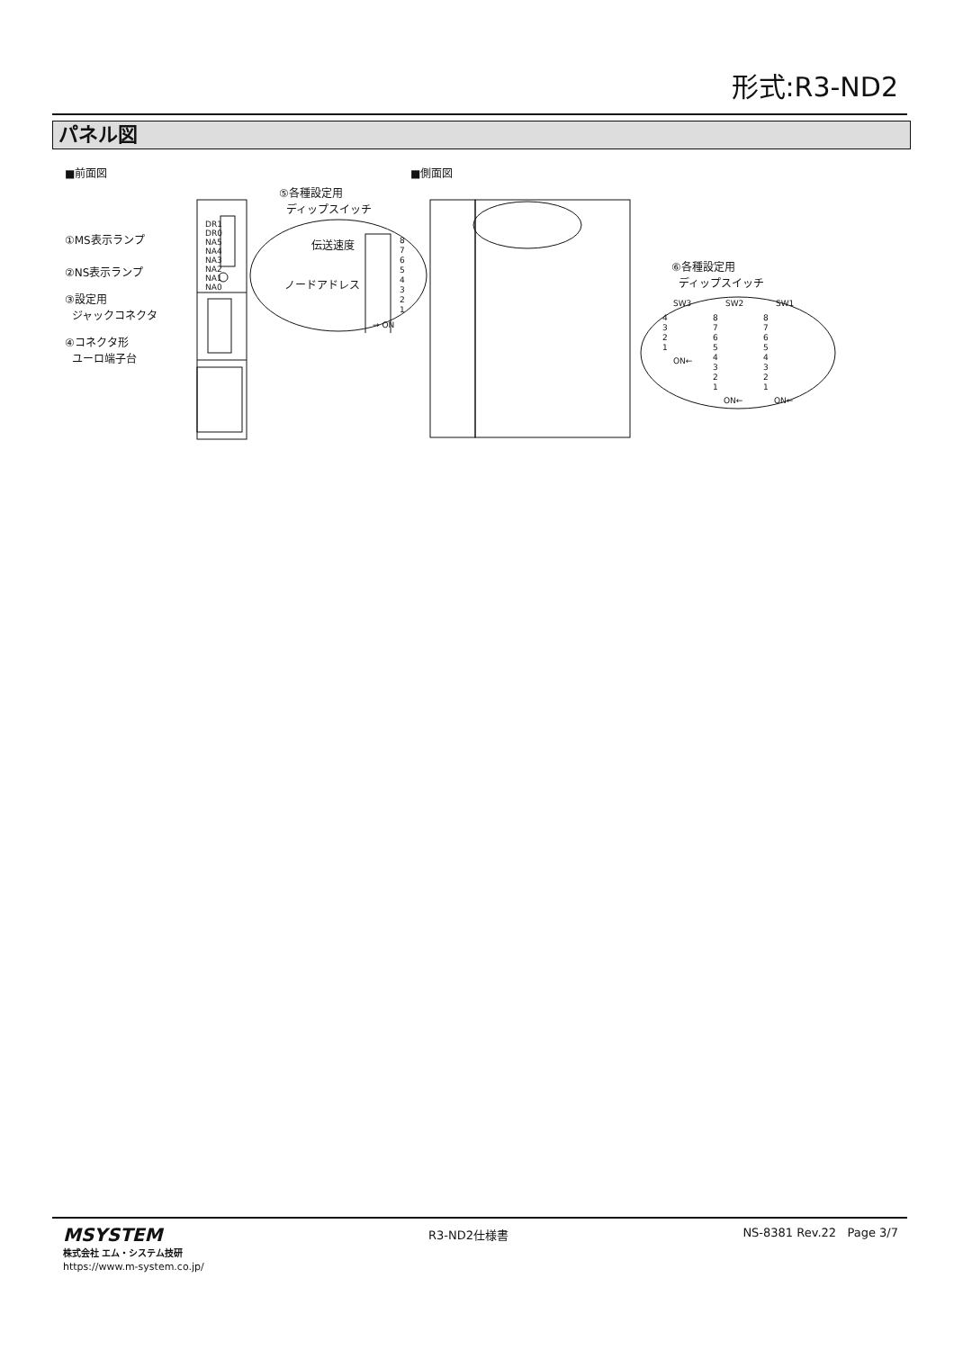形式:R3-ND2
パネル図
■前面図 ■側面図
DR1
DR0
NA5
NA4
NA3
NA2
NA1
NA0
①MS表示ランプ
②NS表示ランプ
③設定用
ジャックコネクタ
④コネクタ形
ユーロ端子台
⑤各種設定用
ディップスイッチ
伝送速度
ノードアドレス
8
7
6
5
4
3
2
1
→ ON
⑥各種設定用
ディップスイッチ
SW3 SW2 SW1
4
3
2
1
ON←
8
7
6
5
4
3
2
1
8
7
6
5
4
3
2
1
ON← ON←
MSYSTEM
株式会社 エム・システム技研
https://www.m-system.co.jp/
R3-ND2仕様書 NS-8381 Rev.22 Page 3/7